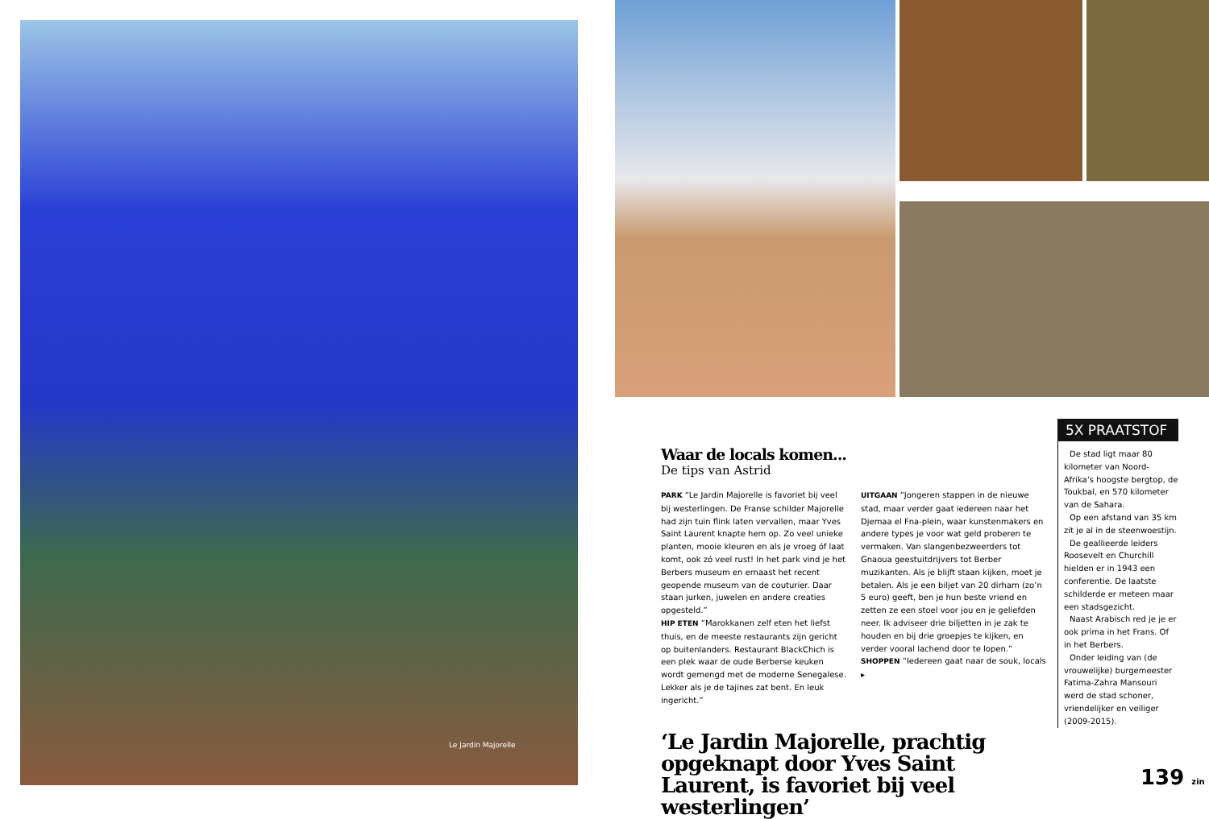Le Jardin Majorelle
Waar de locals komen...
De tips van Astrid
PARK “Le Jardin Majorelle is favoriet bij veel bij westerlingen. De Franse schilder Majorelle had zijn tuin flink laten vervallen, maar Yves Saint Laurent knapte hem op. Zo veel unieke planten, mooie kleuren en als je vroeg óf laat komt, ook zó veel rust! In het park vind je het Berbers museum en ernaast het recent geopende museum van de couturier. Daar staan jurken, juwelen en andere creaties opgesteld.”
HIP ETEN “Marokkanen zelf eten het liefst thuis, en de meeste restaurants zijn gericht op buitenlanders. Restaurant BlackChich is een plek waar de oude Berberse keuken wordt gemengd met de moderne Senegalese. Lekker als je de tajines zat bent. En leuk ingericht.”
UITGAAN “Jongeren stappen in de nieuwe stad, maar verder gaat iedereen naar het Djemaa el Fna-plein, waar kunstenmakers en andere types je voor wat geld proberen te vermaken. Van slangenbezweerders tot Gnaoua geestuitdrijvers tot Berber muzikanten. Als je blijft staan kijken, moet je betalen. Als je een biljet van 20 dirham (zo’n 5 euro) geeft, ben je hun beste vriend en zetten ze een stoel voor jou en je geliefden neer. Ik adviseer drie biljetten in je zak te houden en bij drie groepjes te kijken, en verder vooral lachend door te lopen.”
SHOPPEN “Iedereen gaat naar de souk, locals ▸
‘Le Jardin Majorelle, prachtig opgeknapt door Yves Saint Laurent, is favoriet bij veel westerlingen’
5X PRAATSTOF
De stad ligt maar 80 kilometer van Noord-Afrika’s hoogste bergtop, de Toukbal, en 570 kilometer van de Sahara.
Op een afstand van 35 km zit je al in de steenwoestijn.
De geallieerde leiders Roosevelt en Churchill hielden er in 1943 een conferentie. De laatste schilderde er meteen maar een stadsgezicht.
Naast Arabisch red je je er ook prima in het Frans. Of in het Berbers.
Onder leiding van (de vrouwelijke) burgemeester Fatima-Zahra Mansouri werd de stad schoner, vriendelijker en veiliger (2009-2015).
139 zin